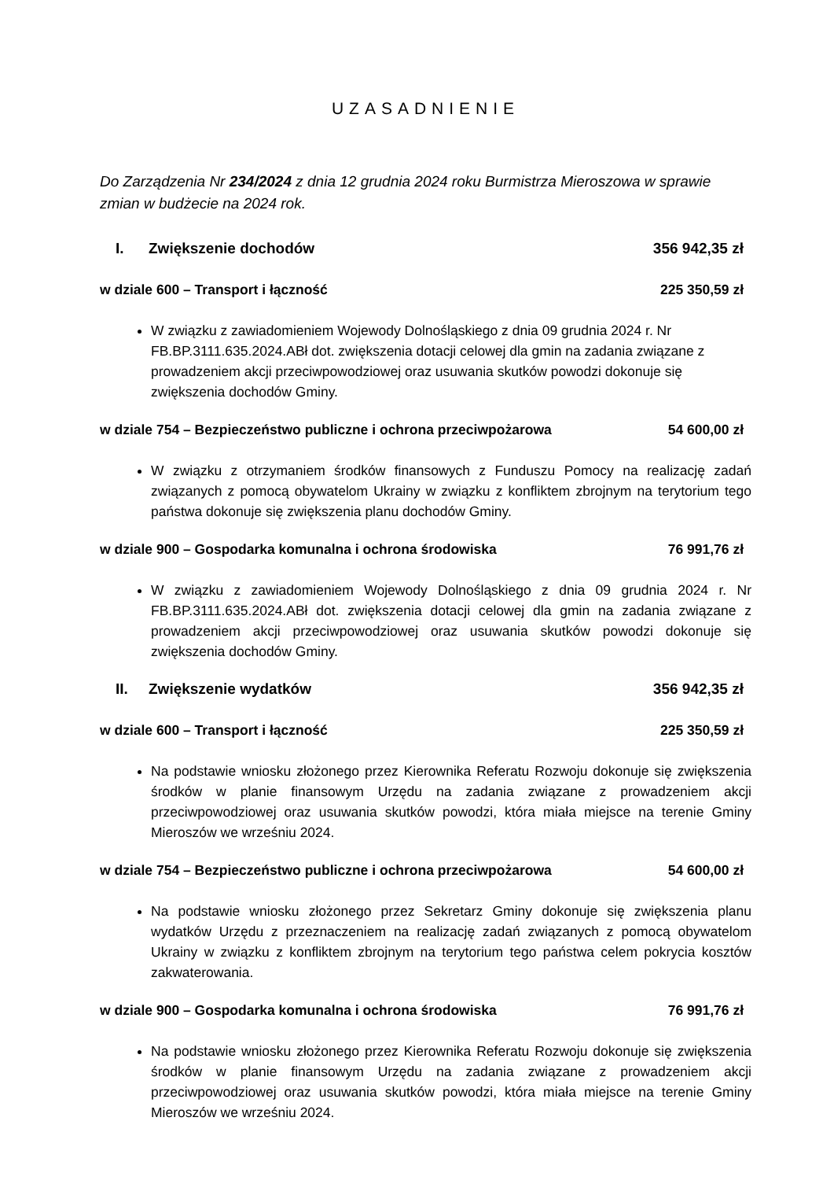UZASADNIENIE
Do Zarządzenia Nr 234/2024 z dnia 12 grudnia 2024 roku Burmistrza Mieroszowa w sprawie zmian w budżecie na 2024 rok.
I. Zwiększenie dochodów 356 942,35 zł
w dziale 600 – Transport i łączność 225 350,59 zł
W związku z zawiadomieniem Wojewody Dolnośląskiego z dnia 09 grudnia 2024 r. Nr FB.BP.3111.635.2024.ABł dot. zwiększenia dotacji celowej dla gmin na zadania związane z prowadzeniem akcji przeciwpowodziowej oraz usuwania skutków powodzi dokonuje się zwiększenia dochodów Gminy.
w dziale 754 – Bezpieczeństwo publiczne i ochrona przeciwpożarowa 54 600,00 zł
W związku z otrzymaniem środków finansowych z Funduszu Pomocy na realizację zadań związanych z pomocą obywatelom Ukrainy w związku z konfliktem zbrojnym na terytorium tego państwa dokonuje się zwiększenia planu dochodów Gminy.
w dziale 900 – Gospodarka komunalna i ochrona środowiska 76 991,76 zł
W związku z zawiadomieniem Wojewody Dolnośląskiego z dnia 09 grudnia 2024 r. Nr FB.BP.3111.635.2024.ABł dot. zwiększenia dotacji celowej dla gmin na zadania związane z prowadzeniem akcji przeciwpowodziowej oraz usuwania skutków powodzi dokonuje się zwiększenia dochodów Gminy.
II. Zwiększenie wydatków 356 942,35 zł
w dziale 600 – Transport i łączność 225 350,59 zł
Na podstawie wniosku złożonego przez Kierownika Referatu Rozwoju dokonuje się zwiększenia środków w planie finansowym Urzędu na zadania związane z prowadzeniem akcji przeciwpowodziowej oraz usuwania skutków powodzi, która miała miejsce na terenie Gminy Mieroszów we wrześniu 2024.
w dziale 754 – Bezpieczeństwo publiczne i ochrona przeciwpożarowa 54 600,00 zł
Na podstawie wniosku złożonego przez Sekretarz Gminy dokonuje się zwiększenia planu wydatków Urzędu z przeznaczeniem na realizację zadań związanych z pomocą obywatelom Ukrainy w związku z konfliktem zbrojnym na terytorium tego państwa celem pokrycia kosztów zakwaterowania.
w dziale 900 – Gospodarka komunalna i ochrona środowiska 76 991,76 zł
Na podstawie wniosku złożonego przez Kierownika Referatu Rozwoju dokonuje się zwiększenia środków w planie finansowym Urzędu na zadania związane z prowadzeniem akcji przeciwpowodziowej oraz usuwania skutków powodzi, która miała miejsce na terenie Gminy Mieroszów we wrześniu 2024.